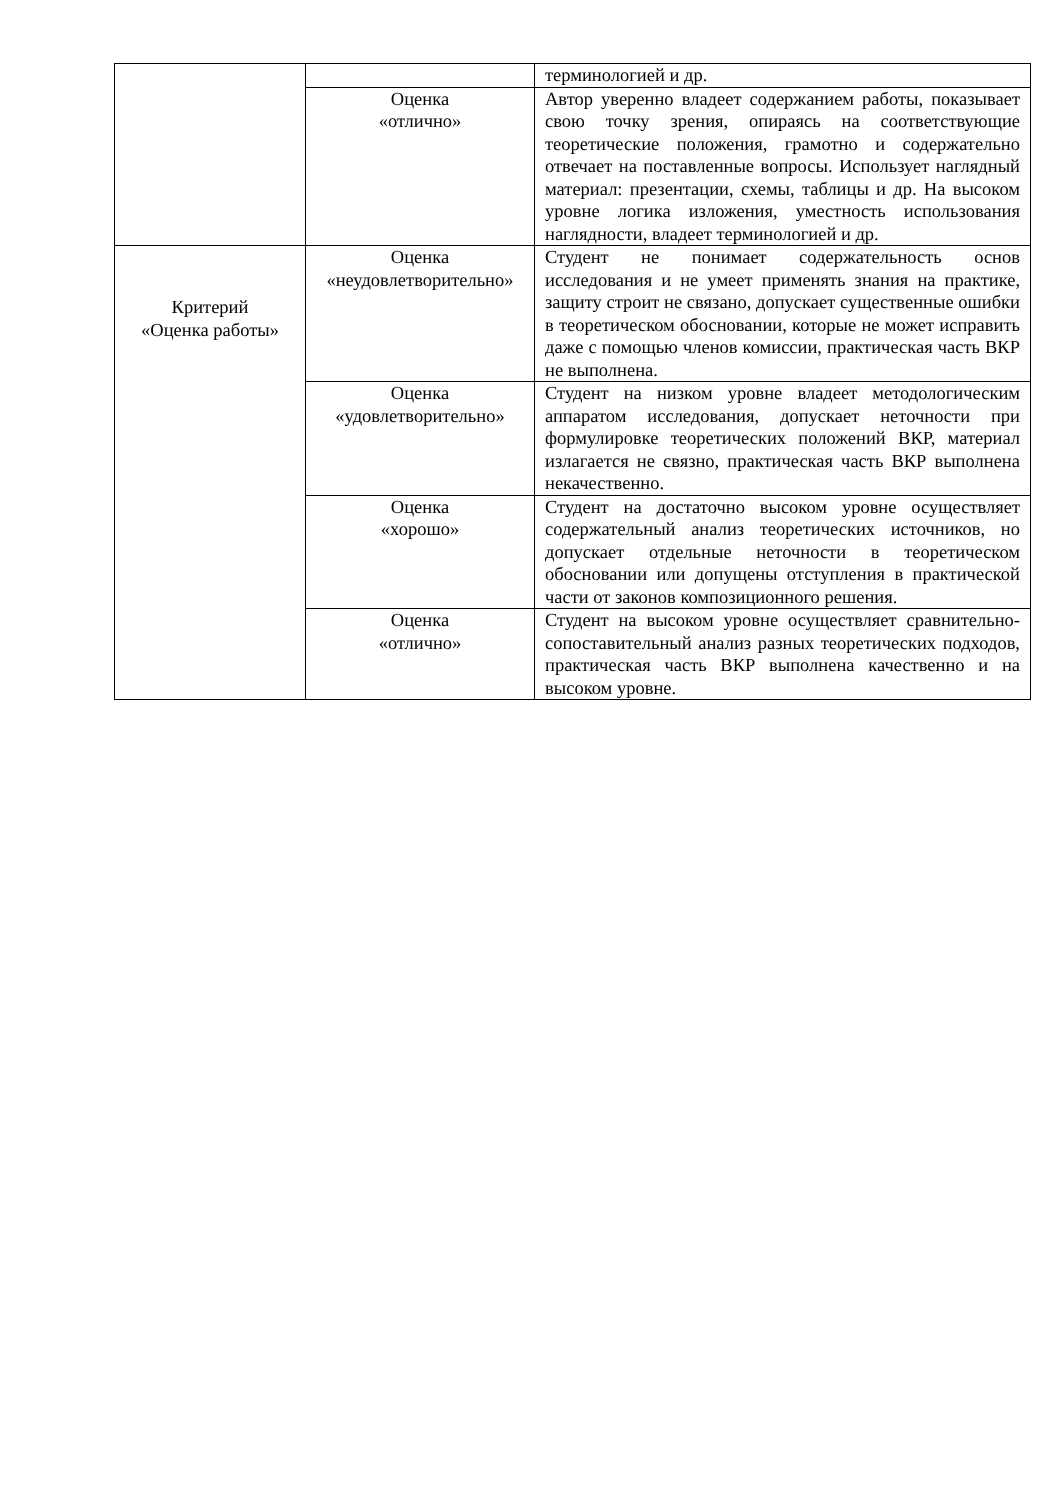| | | терминологией и др. |
| | Оценка «отлично» | Автор уверенно владеет содержанием работы, показывает свою точку зрения, опираясь на соответствующие теоретические положения, грамотно и содержательно отвечает на поставленные вопросы. Использует наглядный материал: презентации, схемы, таблицы и др. На высоком уровне логика изложения, уместность использования наглядности, владеет терминологией и др. |
| Критерий «Оценка работы» | Оценка «неудовлетворительно» | Студент не понимает содержательность основ исследования и не умеет применять знания на практике, защиту строит не связано, допускает существенные ошибки в теоретическом обосновании, которые не может исправить даже с помощью членов комиссии, практическая часть ВКР не выполнена. |
| | Оценка «удовлетворительно» | Студент на низком уровне владеет методологическим аппаратом исследования, допускает неточности при формулировке теоретических положений ВКР, материал излагается не связно, практическая часть ВКР выполнена некачественно. |
| | Оценка «хорошо» | Студент на достаточно высоком уровне осуществляет содержательный анализ теоретических источников, но допускает отдельные неточности в теоретическом обосновании или допущены отступления в практической части от законов композиционного решения. |
| | Оценка «отлично» | Студент на высоком уровне осуществляет сравнительно-сопоставительный анализ разных теоретических подходов, практическая часть ВКР выполнена качественно и на высоком уровне. |